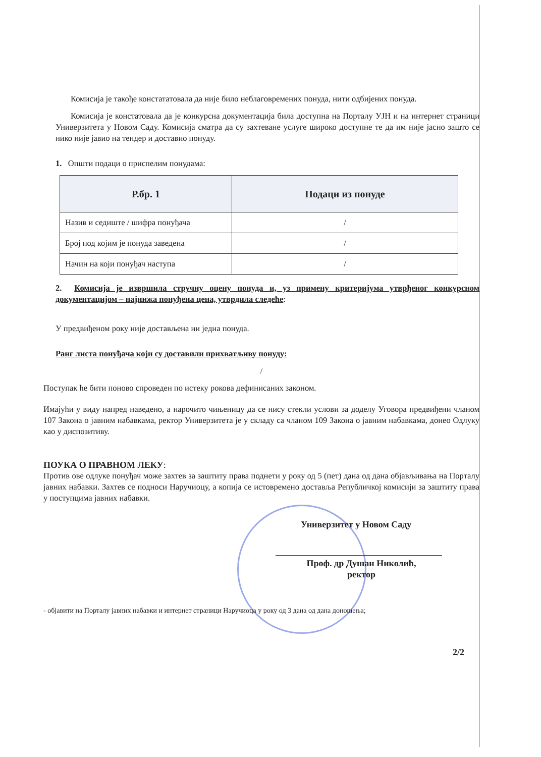Комисија је такође констататовала да није било неблаговремених понуда, нити одбијених понуда.
Комисија је констатовала да је конкурсна документација била доступна на Порталу УЈН и на интернет страници Универзитета у Новом Саду. Комисија сматра да су захтеване услуге широко доступне те да им није јасно зашто се нико није јавио на тендер и доставио понуду.
1. Општи подаци о приспелим понудама:
| Р.бр. 1 | Подаци из понуде |
| --- | --- |
| Назив и седиште / шифра понуђача | / |
| Број под којим је понуда заведена | / |
| Начин на који понуђач наступа | / |
2. Комисија је извршила стручну оцену понуда и, уз примену критеријума утврђеног конкурсном документацијом – најнижа понуђена цена, утврдила следеће:
У предвиђеном року није достављена ни једна понуда.
Ранг листа понуђача који су доставили прихватљиву понуду:
/
Поступак ће бити поново спроведен по истеку рокова дефинисаних законом.
Имајући у виду напред наведено, а нарочито чињеницу да се нису стекли услови за доделу Уговора предвиђени чланом 107 Закона о јавним набавкама, ректор Универзитета је у складу са чланом 109 Закона о јавним набавкама, донео Одлуку као у диспозитиву.
ПОУКА О ПРАВНОМ ЛЕКУ:
Против ове одлуке понуђач може захтев за заштиту права поднети у року од 5 (пет) дана од дана објављивања на Порталу јавних набавки. Захтев се подноси Наручиоцу, а копија се истовремено доставља Републичкој комисији за заштиту права у поступцима јавних набавки.
Универзитет у Новом Саду
Проф. др Душан Николић,
ректор
- објавити на Порталу јавних набавки и интернет страници Наручиоца у року од 3 дана од дана доношења;
2/2